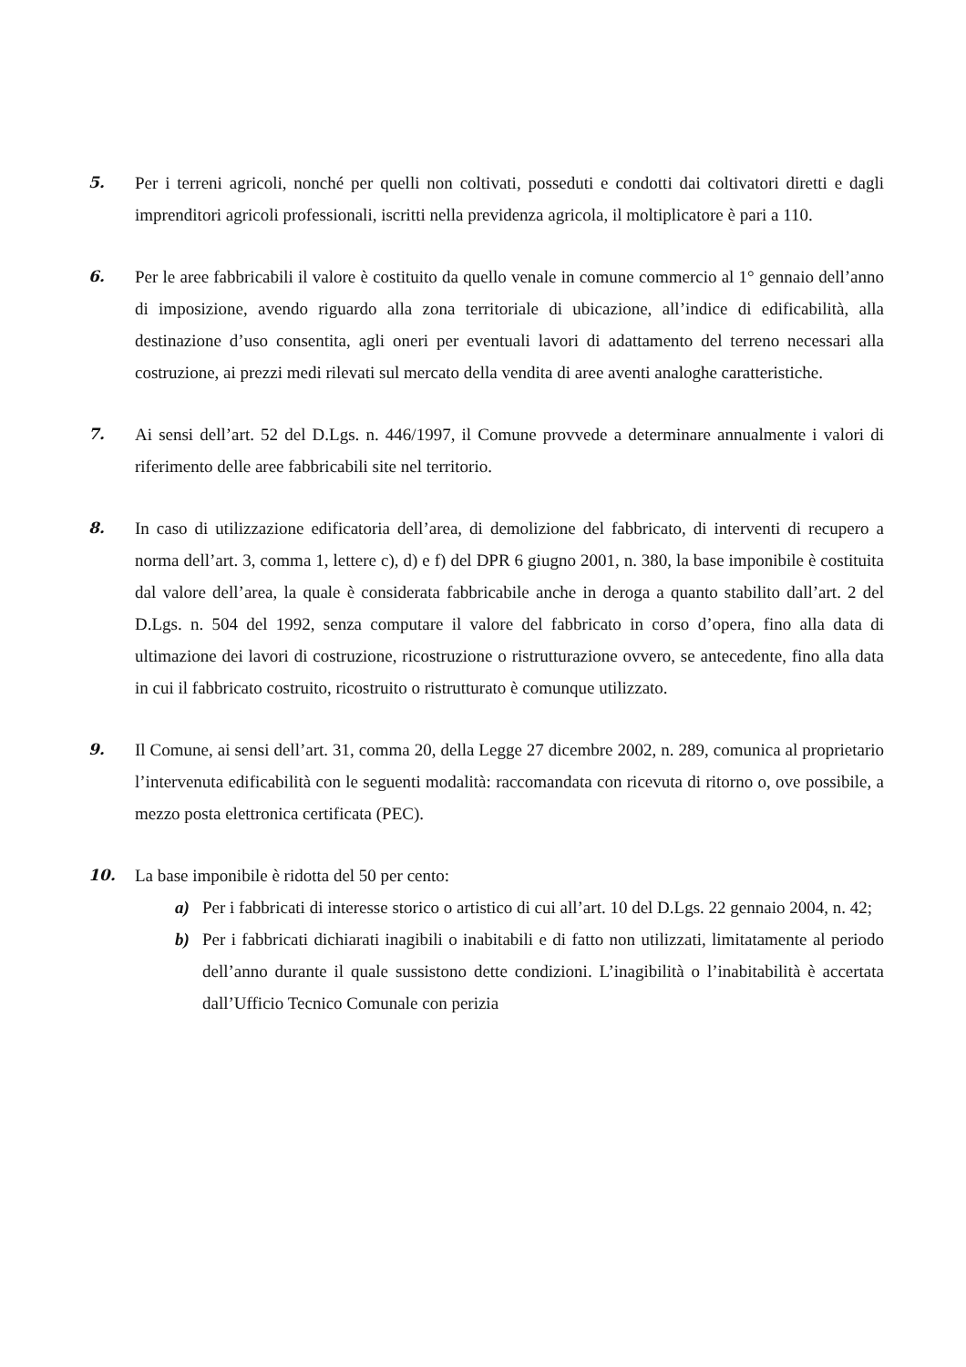5. Per i terreni agricoli, nonché per quelli non coltivati, posseduti e condotti dai coltivatori diretti e dagli imprenditori agricoli professionali, iscritti nella previdenza agricola, il moltiplicatore è pari a 110.
6. Per le aree fabbricabili il valore è costituito da quello venale in comune commercio al 1° gennaio dell’anno di imposizione, avendo riguardo alla zona territoriale di ubicazione, all’indice di edificabilità, alla destinazione d’uso consentita, agli oneri per eventuali lavori di adattamento del terreno necessari alla costruzione, ai prezzi medi rilevati sul mercato della vendita di aree aventi analoghe caratteristiche.
7. Ai sensi dell’art. 52 del D.Lgs. n. 446/1997, il Comune provvede a determinare annualmente i valori di riferimento delle aree fabbricabili site nel territorio.
8. In caso di utilizzazione edificatoria dell’area, di demolizione del fabbricato, di interventi di recupero a norma dell’art. 3, comma 1, lettere c), d) e f) del DPR 6 giugno 2001, n. 380, la base imponibile è costituita dal valore dell’area, la quale è considerata fabbricabile anche in deroga a quanto stabilito dall’art. 2 del D.Lgs. n. 504 del 1992, senza computare il valore del fabbricato in corso d’opera, fino alla data di ultimazione dei lavori di costruzione, ricostruzione o ristrutturazione ovvero, se antecedente, fino alla data in cui il fabbricato costruito, ricostruito o ristrutturato è comunque utilizzato.
9. Il Comune, ai sensi dell’art. 31, comma 20, della Legge 27 dicembre 2002, n. 289, comunica al proprietario l’intervenuta edificabilità con le seguenti modalità: raccomandata con ricevuta di ritorno o, ove possibile, a mezzo posta elettronica certificata (PEC).
10. La base imponibile è ridotta del 50 per cento:
a) Per i fabbricati di interesse storico o artistico di cui all’art. 10 del D.Lgs. 22 gennaio 2004, n. 42;
b) Per i fabbricati dichiarati inagibili o inabitabili e di fatto non utilizzati, limitatamente al periodo dell’anno durante il quale sussistono dette condizioni. L’inagibilità o l’inabitabilità è accertata dall’Ufficio Tecnico Comunale con perizia